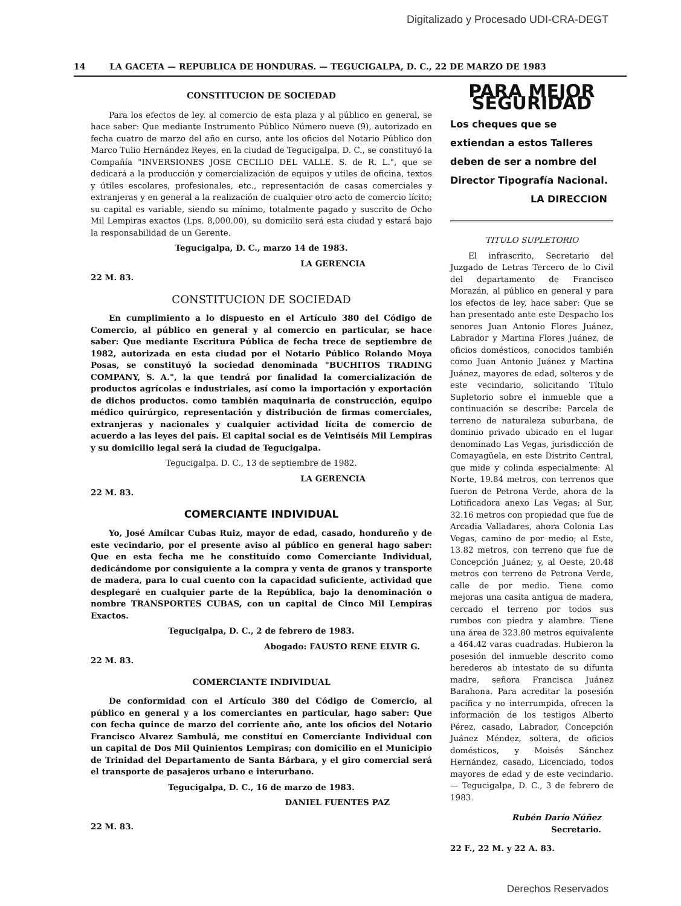Digitalizado y Procesado UDI-CRA-DEGT
14 LA GACETA — REPUBLICA DE HONDURAS. — TEGUCIGALPA, D. C., 22 DE MARZO DE 1983
CONSTITUCION DE SOCIEDAD
Para los efectos de ley. al comercio de esta plaza y al público en general, se hace saber: Que mediante Instrumento Público Número nueve (9), autorizado en fecha cuatro de marzo del año en curso, ante los oficios del Notario Público don Marco Tulio Hernández Reyes, en la ciudad de Tegucigalpa, D. C., se constituyó la Compañía "INVERSIONES JOSE CECILIO DEL VALLE. S. de R. L.", que se dedicará a la producción y comercialización de equipos y utiles de oficina, textos y útiles escolares, profesionales, etc., representación de casas comerciales y extranjeras y en general a la realización de cualquier otro acto de comercio lícito; su capital es variable, siendo su mínimo, totalmente pagado y suscrito de Ocho Mil Lempiras exactos (Lps. 8,000.00), su domicilio será esta ciudad y estará bajo la responsabilidad de un Gerente.
Tegucigalpa, D. C., marzo 14 de 1983.
LA GERENCIA
22 M. 83.
CONSTITUCION DE SOCIEDAD
En cumplimiento a lo dispuesto en el Artículo 380 del Código de Comercio, al público en general y al comercio en particular, se hace saber: Que mediante Escritura Pública de fecha trece de septiembre de 1982, autorizada en esta ciudad por el Notario Público Rolando Moya Posas, se constituyó la sociedad denominada "BUCHITOS TRADING COMPANY, S. A.", la que tendrá por finalidad la comercialización de productos agrícolas e industriales, así como la importación y exportación de dichos productos. como también maquinaria de construcción, equipo médico quirúrgico, representación y distribución de firmas comerciales, extranjeras y nacionales y cualquier actividad lícita de comercio de acuerdo a las leyes del país. El capital social es de Veintiséis Mil Lempiras y su domicilio legal será la ciudad de Tegucigalpa.
Tegucigalpa. D. C., 13 de septiembre de 1982.
LA GERENCIA
22 M. 83.
COMERCIANTE INDIVIDUAL
Yo, José Amílcar Cubas Ruiz, mayor de edad, casado, hondureño y de este vecindario, por el presente aviso al público en general hago saber: Que en esta fecha me he constituído como Comerciante Individual, dedicándome por consiguiente a la compra y venta de granos y transporte de madera, para lo cual cuento con la capacidad suficiente, actividad que desplegaré en cualquier parte de la República, bajo la denominación o nombre TRANSPORTES CUBAS, con un capital de Cinco Mil Lempiras Exactos.
Tegucigalpa, D. C., 2 de febrero de 1983.
Abogado: FAUSTO RENE ELVIR G.
22 M. 83.
COMERCIANTE INDIVIDUAL
De conformidad con el Artículo 380 del Código de Comercio, al público en general y a los comerciantes en particular, hago saber: Que con fecha quince de marzo del corriente año, ante los oficios del Notario Francisco Alvarez Sambulá, me constituí en Comerciante Individual con un capital de Dos Mil Quinientos Lempiras; con domicilio en el Municipio de Trinidad del Departamento de Santa Bárbara, y el giro comercial será el transporte de pasajeros urbano e interurbano.
Tegucigalpa, D. C., 16 de marzo de 1983.
DANIEL FUENTES PAZ
22 M. 83.
PARA MEJOR SEGURIDAD
Los cheques que se extiendan a estos Talleres deben de ser a nombre del Director Tipografía Nacional.
LA DIRECCION
TITULO SUPLETORIO
El infrascrito, Secretario del Juzgado de Letras Tercero de lo Civil del departamento de Francisco Morazán, al público en general y para los efectos de ley, hace saber: Que se han presentado ante este Despacho los senores Juan Antonio Flores Juánez, Labrador y Martina Flores Juánez, de oficios domésticos, conocidos también como Juan Antonio Juánez y Martina Juánez, mayores de edad, solteros y de este vecindario, solicitando Título Supletorio sobre el inmueble que a continuación se describe: Parcela de terreno de naturaleza suburbana, de dominio privado ubicado en el lugar denominado Las Vegas, jurisdicción de Comayagüela, en este Distrito Central, que mide y colinda especialmente: Al Norte, 19.84 metros, con terrenos que fueron de Petrona Verde, ahora de la Lotificadora anexo Las Vegas; al Sur, 32.16 metros con propiedad que fue de Arcadia Valladares, ahora Colonia Las Vegas, camino de por medio; al Este, 13.82 metros, con terreno que fue de Concepción Juánez; y, al Oeste, 20.48 metros con terreno de Petrona Verde, calle de por medio. Tiene como mejoras una casita antigua de madera, cercado el terreno por todos sus rumbos con piedra y alambre. Tiene una área de 323.80 metros equivalente a 464.42 varas cuadradas. Hubieron la posesión del inmueble descrito como herederos ab intestato de su difunta madre, señora Francisca Juánez Barahona. Para acreditar la posesión pacífica y no interrumpida, ofrecen la información de los testigos Alberto Pérez, casado, Labrador, Concepción Juánez Méndez, soltera, de oficios domésticos, y Moisés Sánchez Hernández, casado, Licenciado, todos mayores de edad y de este vecindario. — Tegucigalpa, D. C., 3 de febrero de 1983.
Rubén Darío Núñez
Secretario.
22 F., 22 M. y 22 A. 83.
Derechos Reservados